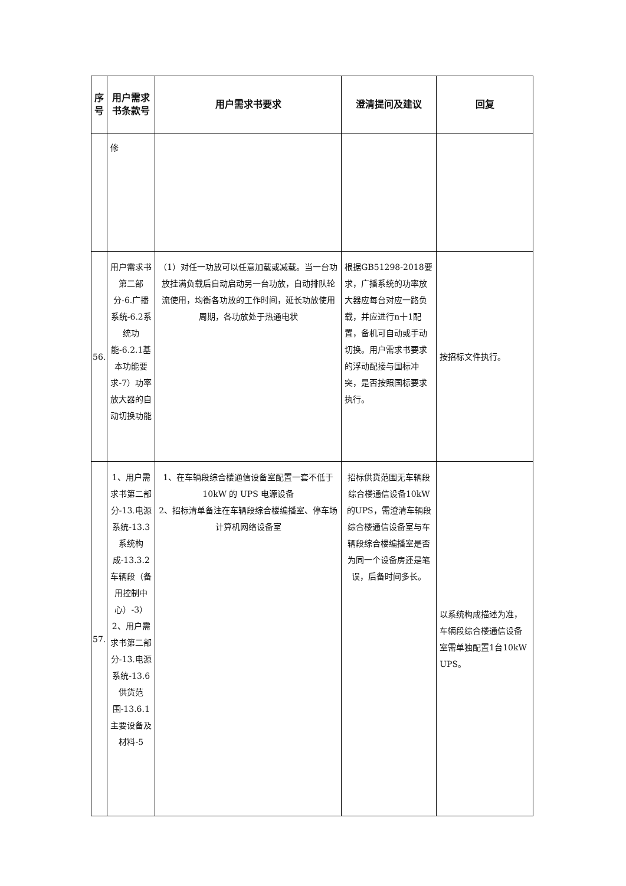| 序号 | 用户需求书条款号 | 用户需求书要求 | 澄清提问及建议 | 回复 |
| --- | --- | --- | --- | --- |
| | 修 | | | |
| 56. | 用户需求书第二部分-6.广播系统-6.2系统功能-6.2.1基本功能要求-7）功率放大器的自动切换功能 | （1）对任一功放可以任意加载或减载。当一台功放挂满负载后自动启动另一台功放，自动排队轮流使用，均衡各功放的工作时间，延长功放使用周期，各功放处于热通电状 | 根据GB51298-2018要求，广播系统的功率放大器应每台对应一路负载，并应进行n十1配置，备机可自动或手动切换。用户需求书要求的浮动配接与国标冲突，是否按照国标要求执行。 | 按招标文件执行。 |
| 57. | 1、用户需求书第二部分-13.电源系统-13.3系统构成-13.3.2车辆段（备用控制中心）-3） 2、用户需求书第二部分-13.电源系统-13.6供货范围-13.6.1主要设备及材料-5 | 1、在车辆段综合楼通信设备室配置一套不低于 10kW 的 UPS 电源设备 2、招标清单备注在车辆段综合楼编播室、停车场计算机网络设备室 | 招标供货范围无车辆段综合楼通信设备10kW的UPS，需澄清车辆段综合楼通信设备室与车辆段综合楼编播室是否为同一个设备房还是笔误，后备时间多长。 | 以系统构成描述为准，车辆段综合楼通信设备室需单独配置1台10kW UPS。 |